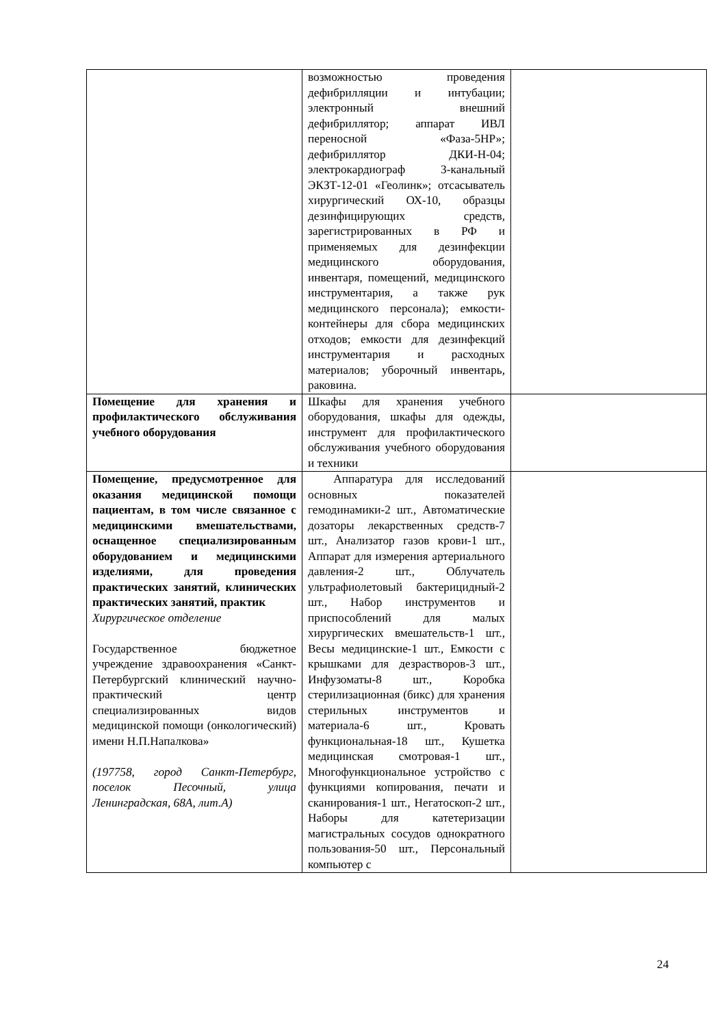| | возможностью проведения дефибрилляции и интубации; электронный внешний дефибриллятор; аппарат ИВЛ переносной «Фаза-5НР»; дефибриллятор ДКИ-Н-04; электрокардиограф 3-канальный ЭКЗТ-12-01 «Геолинк»; отсасыватель хирургический ОХ-10, образцы дезинфицирующих средств, зарегистрированных в РФ и применяемых для дезинфекции медицинского оборудования, инвентаря, помещений, медицинского инструментария, а также рук медицинского персонала); емкости-контейнеры для сбора медицинских отходов; емкости для дезинфекций инструментария и расходных материалов; уборочный инвентарь, раковина. | |
| Помещение для хранения и профилактического обслуживания учебного оборудования | Шкафы для хранения учебного оборудования, шкафы для одежды, инструмент для профилактического обслуживания учебного оборудования и техники | |
| Помещение, предусмотренное для оказания медицинской помощи пациентам, в том числе связанное с медицинскими вмешательствами, оснащенное специализированным оборудованием и медицинскими изделиями, для проведения практических занятий, клинических практических занятий, практик Хирургическое отделение Государственное бюджетное учреждение здравоохранения «Санкт-Петербургский клинический научно-практический центр специализированных видов медицинской помощи (онкологический) имени Н.П.Напалкова» (197758, город Санкт-Петербург, поселок Песочный, улица Ленинградская, 68А, лит.А) | Аппаратура для исследований основных показателей гемодинамики-2 шт., Автоматические дозаторы лекарственных средств-7 шт., Анализатор газов крови-1 шт., Аппарат для измерения артериального давления-2 шт., Облучатель ультрафиолетовый бактерицидный-2 шт., Набор инструментов и приспособлений для малых хирургических вмешательств-1 шт., Весы медицинские-1 шт., Емкости с крышками для дезрастворов-3 шт., Инфузоматы-8 шт., Коробка стерилизационная (бикс) для хранения стерильных инструментов и материала-6 шт., Кровать функциональная-18 шт., Кушетка медицинская смотровая-1 шт., Многофункциональное устройство с функциями копирования, печати и сканирования-1 шт., Негатоскоп-2 шт., Наборы для катетеризации магистральных сосудов однократного пользования-50 шт., Персональный компьютер с | |
24